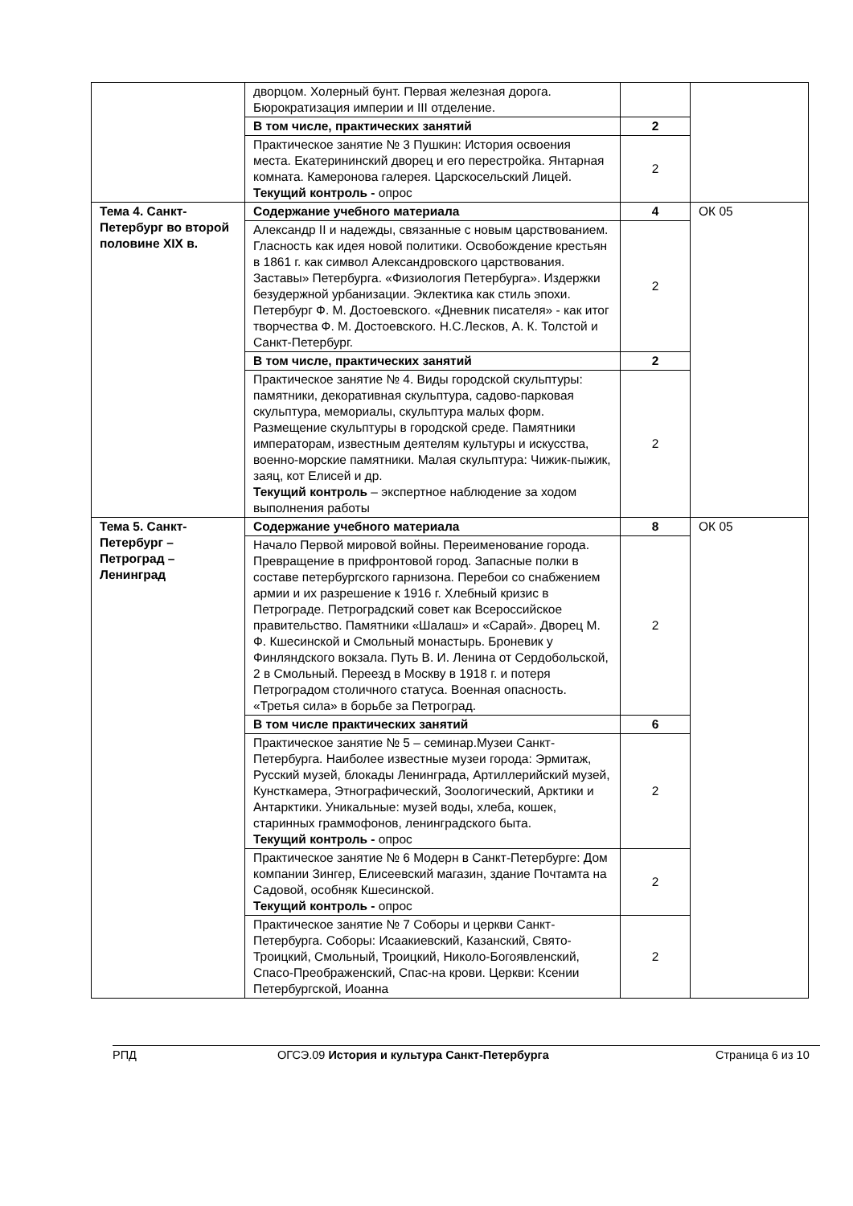| | дворцом. Холерный бунт. Первая железная дорога. Бюрократизация империи и III отделение. | | |
| | В том числе, практических занятий | 2 | |
| | Практическое занятие № 3 Пушкин: История освоения места. Екатерининский дворец и его перестройка. Янтарная комната. Камеронова галерея. Царскосельский Лицей. Текущий контроль - опрос | 2 | |
| Тема 4. Санкт-Петербург во второй половине XIX в. | Содержание учебного материала | 4 | ОК 05 |
| | Александр II и надежды, связанные с новым царствованием. Гласность как идея новой политики. Освобождение крестьян в 1861 г. как символ Александровского царствования. Заставы» Петербурга. «Физиология Петербурга». Издержки безудержной урбанизации. Эклектика как стиль эпохи. Петербург Ф. М. Достоевского. «Дневник писателя» - как итог творчества Ф. М. Достоевского. Н.С.Лесков, А. К. Толстой и Санкт-Петербург. | 2 | |
| | В том числе, практических занятий | 2 | |
| | Практическое занятие № 4. Виды городской скульптуры: памятники, декоративная скульптура, садово-парковая скульптура, мемориалы, скульптура малых форм. Размещение скульптуры в городской среде. Памятники императорам, известным деятелям культуры и искусства, военно-морские памятники. Малая скульптура: Чижик-пыжик, заяц, кот Елисей и др. Текущий контроль – экспертное наблюдение за ходом выполнения работы | 2 | |
| Тема 5. Санкт-Петербург – Петроград – Ленинград | Содержание учебного материала | 8 | ОК 05 |
| | Начало Первой мировой войны. Переименование города. Превращение в прифронтовой город. Запасные полки в составе петербургского гарнизона. Перебои со снабжением армии и их разрешение к 1916 г. Хлебный кризис в Петрограде. Петроградский совет как Всероссийское правительство. Памятники «Шалаш» и «Сарай». Дворец М. Ф. Кшесинской и Смольный монастырь. Броневик у Финляндского вокзала. Путь В. И. Ленина от Сердобольской, 2 в Смольный. Переезд в Москву в 1918 г. и потеря Петроградом столичного статуса. Военная опасность. «Третья сила» в борьбе за Петроград. | 2 | |
| | В том числе практических занятий | 6 | |
| | Практическое занятие № 5 – семинар.Музеи Санкт-Петербурга. Наиболее известные музеи города: Эрмитаж, Русский музей, блокады Ленинграда, Артиллерийский музей, Кунсткамера, Этнографический, Зоологический, Арктики и Антарктики. Уникальные: музей воды, хлеба, кошек, старинных граммофонов, ленинградского быта. Текущий контроль - опрос | 2 | |
| | Практическое занятие № 6 Модерн в Санкт-Петербурге: Дом компании Зингер, Елисеевский магазин, здание Почтамта на Садовой, особняк Кшесинской. Текущий контроль - опрос | 2 | |
| | Практическое занятие № 7 Соборы и церкви Санкт-Петербурга. Соборы: Исаакиевский, Казанский, Свято-Троицкий, Смольный, Троицкий, Николо-Богоявленский, Спасо-Преображенский, Спас-на крови. Церкви: Ксении Петербургской, Иоанна | 2 | |
РПД ОГСЭ.09 История и культура Санкт-Петербурга Страница 6 из 10